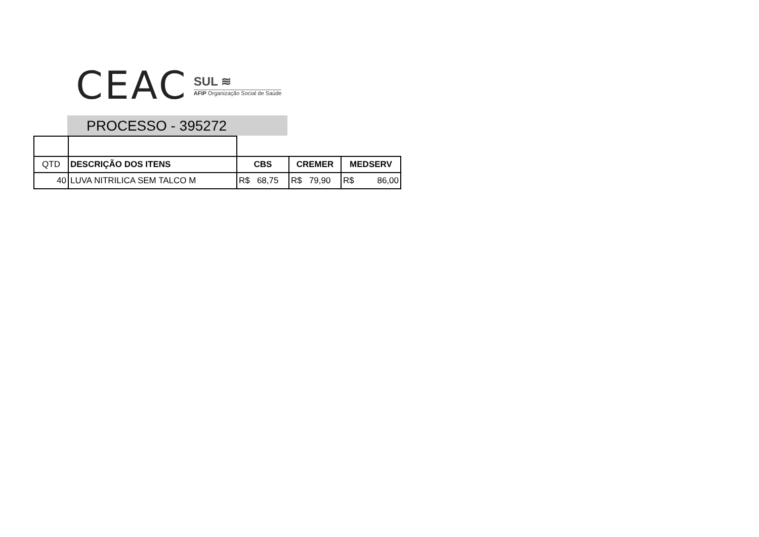CEAC
SUL ≋
AFIP Organização Social de Saúde
PROCESSO - 395272
| QTD | DESCRIÇÃO DOS ITENS | CBS | CREMER | MEDSERV |
| 40 | LUVA NITRILICA SEM TALCO M | R$ 68,75 | R$ 79,90 | R$ 86,00 |